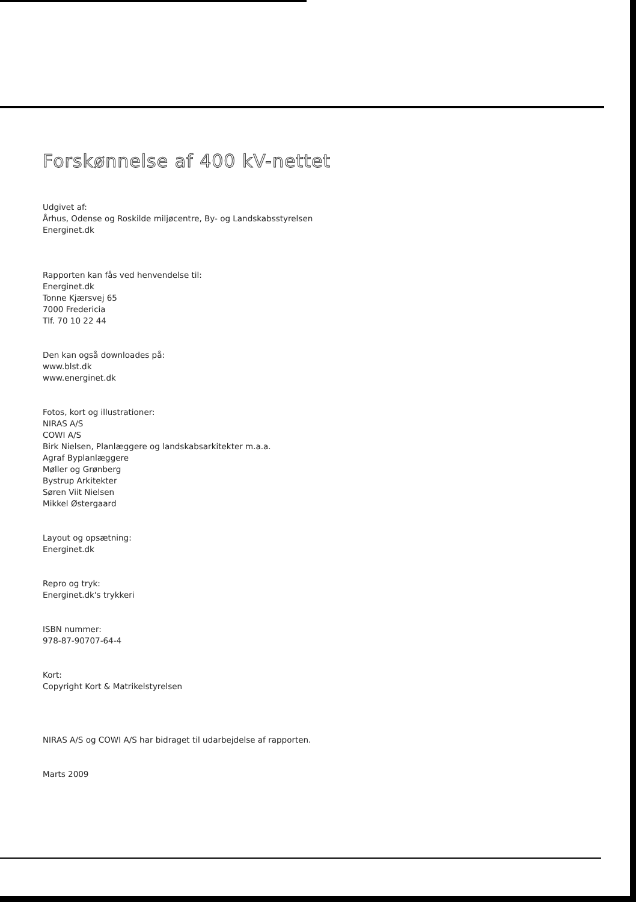Forskønnelse af 400 kV-nettet
Udgivet af:
Århus, Odense og Roskilde miljøcentre, By- og Landskabsstyrelsen
Energinet.dk
Rapporten kan fås ved henvendelse til:
Energinet.dk
Tonne Kjærsvej 65
7000 Fredericia
Tlf. 70 10 22 44
Den kan også downloades på:
www.blst.dk
www.energinet.dk
Fotos, kort og illustrationer:
NIRAS A/S
COWI A/S
Birk Nielsen, Planlæggere og landskabsarkitekter m.a.a.
Agraf Byplanlæggere
Møller og Grønberg
Bystrup Arkitekter
Søren Viit Nielsen
Mikkel Østergaard
Layout og opsætning:
Energinet.dk
Repro og tryk:
Energinet.dk's trykkeri
ISBN nummer:
978-87-90707-64-4
Kort:
Copyright Kort & Matrikelstyrelsen
NIRAS A/S og COWI A/S har bidraget til udarbejdelse af rapporten.
Marts 2009